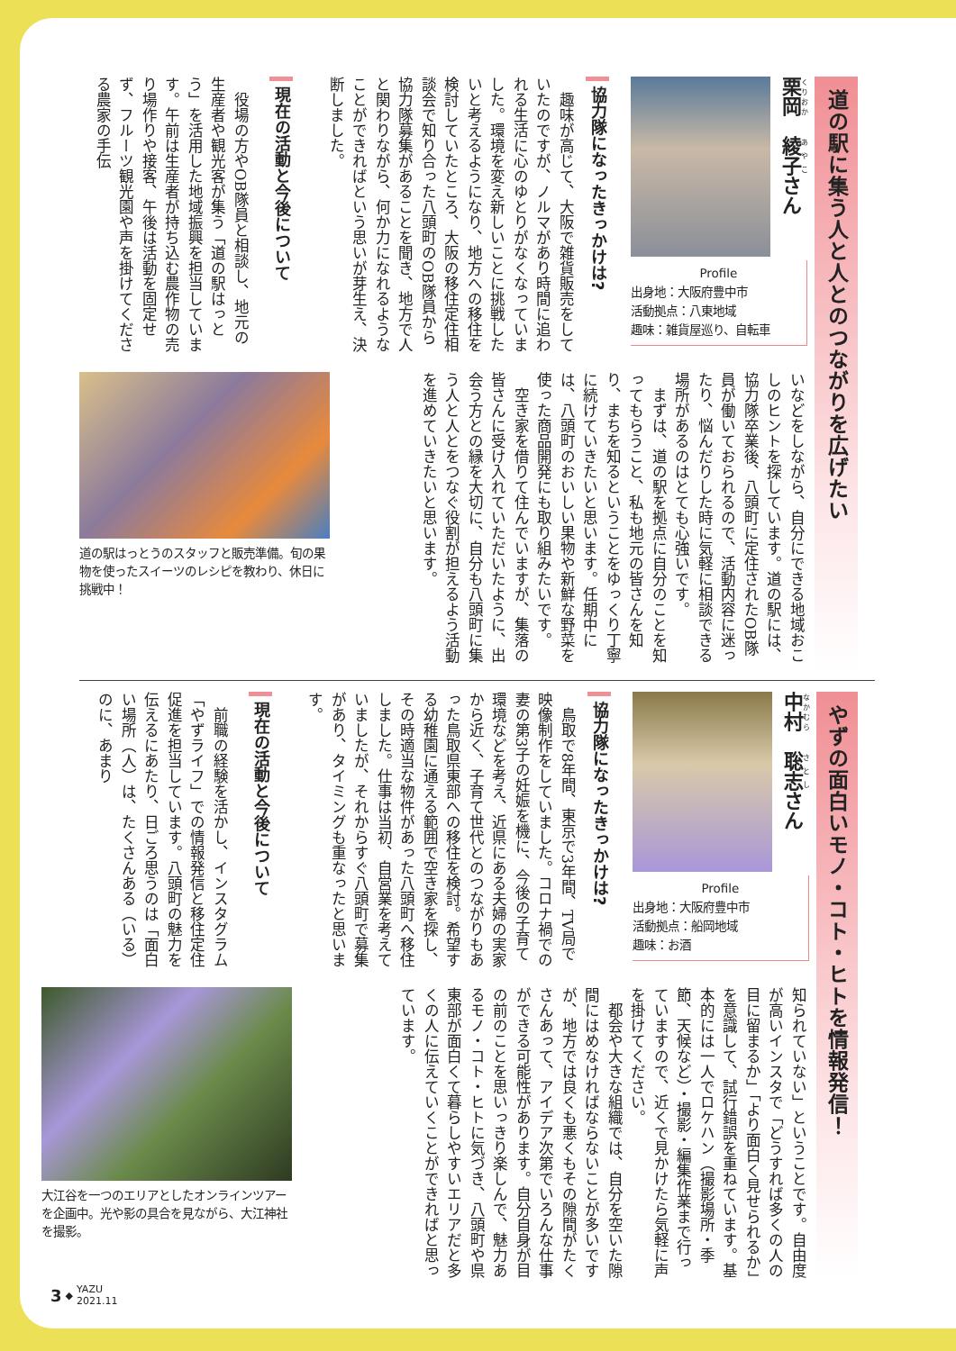道の駅に集う人と人とのつながりを広げたい
栗岡　綾子さん
Profile
出身地：大阪府豊中市
活動拠点：八東地域
趣味：雑貨屋巡り、自転車
協力隊になったきっかけは?
　趣味が高じて、大阪で雑貨販売をしていたのですが、ノルマがあり時間に追われる生活に心のゆとりがなくなっていました。環境を変え新しいことに挑戦したいと考えるようになり、地方への移住を検討していたところ、大阪の移住定住相談会で知り合った八頭町のOB隊員から協力隊募集があることを聞き、地方で人と関わりながら、何か力になれるようなことができればという思いが芽生え、決断しました。
現在の活動と今後について
　役場の方やOB隊員と相談し、地元の生産者や観光客が集う「道の駅はっとう」を活用した地域振興を担当しています。午前は生産者が持ち込む農作物の売り場作りや接客、午後は活動を固定せず、フルーツ観光園や声を掛けてくださる農家の手伝
いなどをしながら、自分にできる地域おこしのヒントを探しています。道の駅には、協力隊卒業後、八頭町に定住されたOB隊員が働いておられるので、活動内容に迷ったり、悩んだりした時に気軽に相談できる場所があるのはとても心強いです。
　まずは、道の駅を拠点に自分のことを知ってもらうこと、私も地元の皆さんを知り、まちを知るということをゆっくり丁寧に続けていきたいと思います。任期中には、八頭町のおいしい果物や新鮮な野菜を使った商品開発にも取り組みたいです。
　空き家を借りて住んでいますが、集落の皆さんに受け入れていただいたように、出会う方との縁を大切に、自分も八頭町に集う人と人とをつなぐ役割が担えるよう活動を進めていきたいと思います。
道の駅はっとうのスタッフと販売準備。旬の果物を使ったスイーツのレシピを教わり、休日に挑戦中！
やずの面白いモノ・コト・ヒトを情報発信！
中村　聡志さん
Profile
出身地：大阪府豊中市
活動拠点：船岡地域
趣味：お酒
協力隊になったきっかけは?
　鳥取で8年間、東京で3年間、TV局で映像制作をしていました。コロナ禍での妻の第3子の妊娠を機に、今後の子育て環境などを考え、近県にある夫婦の実家から近く、子育て世代とのつながりもあった鳥取県東部への移住を検討。希望する幼稚園に通える範囲で空き家を探し、その時適当な物件があった八頭町へ移住しました。仕事は当初、自営業を考えていましたが、それからすぐ八頭町で募集があり、タイミングも重なったと思います。
現在の活動と今後について
　前職の経験を活かし、インスタグラム「やずライフ」での情報発信と移住定住促進を担当しています。八頭町の魅力を伝えるにあたり、日ごろ思うのは「面白い場所（人）は、たくさんある（いる）のに、あまり
知られていない」ということです。自由度が高いインスタで「どうすれば多くの人の目に留まるか」「より面白く見せられるか」を意識して、試行錯誤を重ねています。基本的には一人でロケハン（撮影場所・季節、天候など）・撮影・編集作業まで行っていますので、近くで見かけたら気軽に声を掛けてください。
　都会や大きな組織では、自分を空いた隙間にはめなければならないことが多いですが、地方では良くも悪くもその隙間がたくさんあって、アイデア次第でいろんな仕事ができる可能性があります。自分自身が目の前のことを思いっきり楽しんで、魅力あるモノ・コト・ヒトに気づき、八頭町や県東部が面白くて暮らしやすいエリアだと多くの人に伝えていくことができればと思っています。
大江谷を一つのエリアとしたオンラインツアーを企画中。光や影の具合を見ながら、大江神社を撮影。
3 ◆ YAZU
2021.11